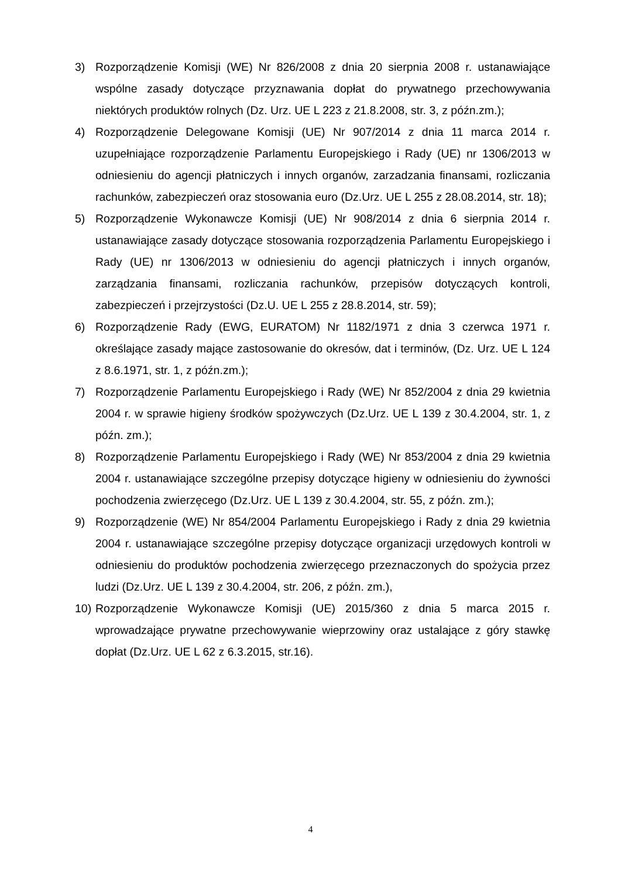3) Rozporządzenie Komisji (WE) Nr 826/2008 z dnia 20 sierpnia 2008 r. ustanawiające wspólne zasady dotyczące przyznawania dopłat do prywatnego przechowywania niektórych produktów rolnych (Dz. Urz. UE L 223 z 21.8.2008, str. 3, z późn.zm.);
4) Rozporządzenie Delegowane Komisji (UE) Nr 907/2014 z dnia 11 marca 2014 r. uzupełniające rozporządzenie Parlamentu Europejskiego i Rady (UE) nr 1306/2013 w odniesieniu do agencji płatniczych i innych organów, zarzadzania finansami, rozliczania rachunków, zabezpieczeń oraz stosowania euro (Dz.Urz. UE L 255 z 28.08.2014, str. 18);
5) Rozporządzenie Wykonawcze Komisji (UE) Nr 908/2014 z dnia 6 sierpnia 2014 r. ustanawiające zasady dotyczące stosowania rozporządzenia Parlamentu Europejskiego i Rady (UE) nr 1306/2013 w odniesieniu do agencji płatniczych i innych organów, zarządzania finansami, rozliczania rachunków, przepisów dotyczących kontroli, zabezpieczeń i przejrzystości (Dz.U. UE L 255 z 28.8.2014, str. 59);
6) Rozporządzenie Rady (EWG, EURATOM) Nr 1182/1971 z dnia 3 czerwca 1971 r. określające zasady mające zastosowanie do okresów, dat i terminów, (Dz. Urz. UE L 124 z 8.6.1971, str. 1, z późn.zm.);
7) Rozporządzenie Parlamentu Europejskiego i Rady (WE) Nr 852/2004 z dnia 29 kwietnia 2004 r. w sprawie higieny środków spożywczych (Dz.Urz. UE L 139 z 30.4.2004, str. 1, z późn. zm.);
8) Rozporządzenie Parlamentu Europejskiego i Rady (WE) Nr 853/2004 z dnia 29 kwietnia 2004 r. ustanawiające szczególne przepisy dotyczące higieny w odniesieniu do żywności pochodzenia zwierzęcego (Dz.Urz. UE L 139 z 30.4.2004, str. 55, z późn. zm.);
9) Rozporządzenie (WE) Nr 854/2004 Parlamentu Europejskiego i Rady z dnia 29 kwietnia 2004 r. ustanawiające szczególne przepisy dotyczące organizacji urzędowych kontroli w odniesieniu do produktów pochodzenia zwierzęcego przeznaczonych do spożycia przez ludzi (Dz.Urz. UE L 139 z 30.4.2004, str. 206, z późn. zm.),
10)
Rozporządzenie Wykonawcze Komisji (UE) 2015/360 z dnia 5 marca 2015 r. wprowadzające prywatne przechowywanie wieprzowiny oraz ustalające z góry stawkę dopłat (Dz.Urz. UE L 62 z 6.3.2015, str.16).
4